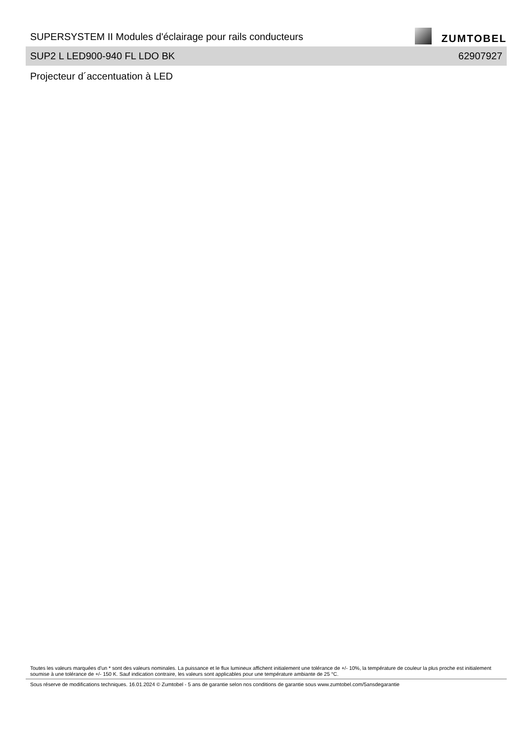SUPERSYSTEM II Modules d'éclairage pour rails conducteurs
ZUMTOBEL
SUP2 L LED900-940 FL LDO BK 62907927
Projecteur d´accentuation à LED
Toutes les valeurs marquées d'un * sont des valeurs nominales. La puissance et le flux lumineux affichent initialement une tolérance de +/- 10%, la température de couleur la plus proche est initialement soumise à une tolérance de +/- 150 K. Sauf indication contraire, les valeurs sont applicables pour une température ambiante de 25 °C.
Sous réserve de modifications techniques. 16.01.2024 © Zumtobel - 5 ans de garantie selon nos conditions de garantie sous www.zumtobel.com/5ansdegarantie